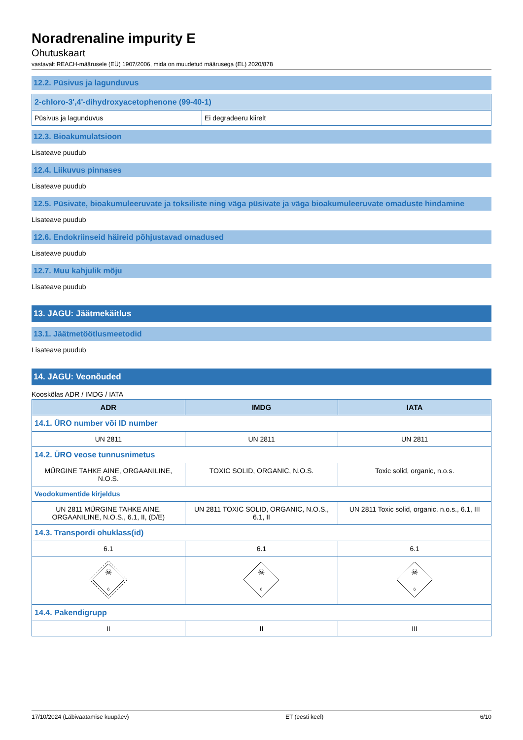Noradrenaline impurity E
Ohutuskaart
vastavalt REACH-määrusele (EÜ) 1907/2006, mida on muudetud määrusega (EL) 2020/878
12.2. Püsivus ja lagunduvus
| 2-chloro-3',4'-dihydroxyacetophenone (99-40-1) | |
| Püsivus ja lagunduvus | Ei degradeeru kiirelt |
12.3. Bioakumulatsioon
Lisateave puudub
12.4. Liikuvus pinnases
Lisateave puudub
12.5. Püsivate, bioakumuleeruvate ja toksiliste ning väga püsivate ja väga bioakumuleeruvate omaduste hindamine
Lisateave puudub
12.6. Endokriinseid häireid põhjustavad omadused
Lisateave puudub
12.7. Muu kahjulik mõju
Lisateave puudub
13. JAGU: Jäätmekäitlus
13.1. Jäätmetöötlusmeetodid
Lisateave puudub
14. JAGU: Veonõuded
Kooskõlas ADR / IMDG / IATA
| ADR | IMDG | IATA |
| --- | --- | --- |
| 14.1. ÜRO number või ID number | | |
| UN 2811 | UN 2811 | UN 2811 |
| 14.2. ÜRO veose tunnusnimetus | | |
| MÜRGINE TAHKE AINE, ORGAANILINE, N.O.S. | TOXIC SOLID, ORGANIC, N.O.S. | Toxic solid, organic, n.o.s. |
| Veodokumentide kirjeldus | | |
| UN 2811 MÜRGINE TAHKE AINE, ORGAANILINE, N.O.S., 6.1, II, (D/E) | UN 2811 TOXIC SOLID, ORGANIC, N.O.S., 6.1, II | UN 2811 Toxic solid, organic, n.o.s., 6.1, III |
| 14.3. Transpordi ohuklass(id) | | |
| 6.1 | 6.1 | 6.1 |
| ☠ 6 | ☠ 6 | ☠ 6 |
| 14.4. Pakendigrupp | | |
| II | II | III |
17/10/2024 (Läbivaatamise kuupäev) ET (eesti keel) 6/10